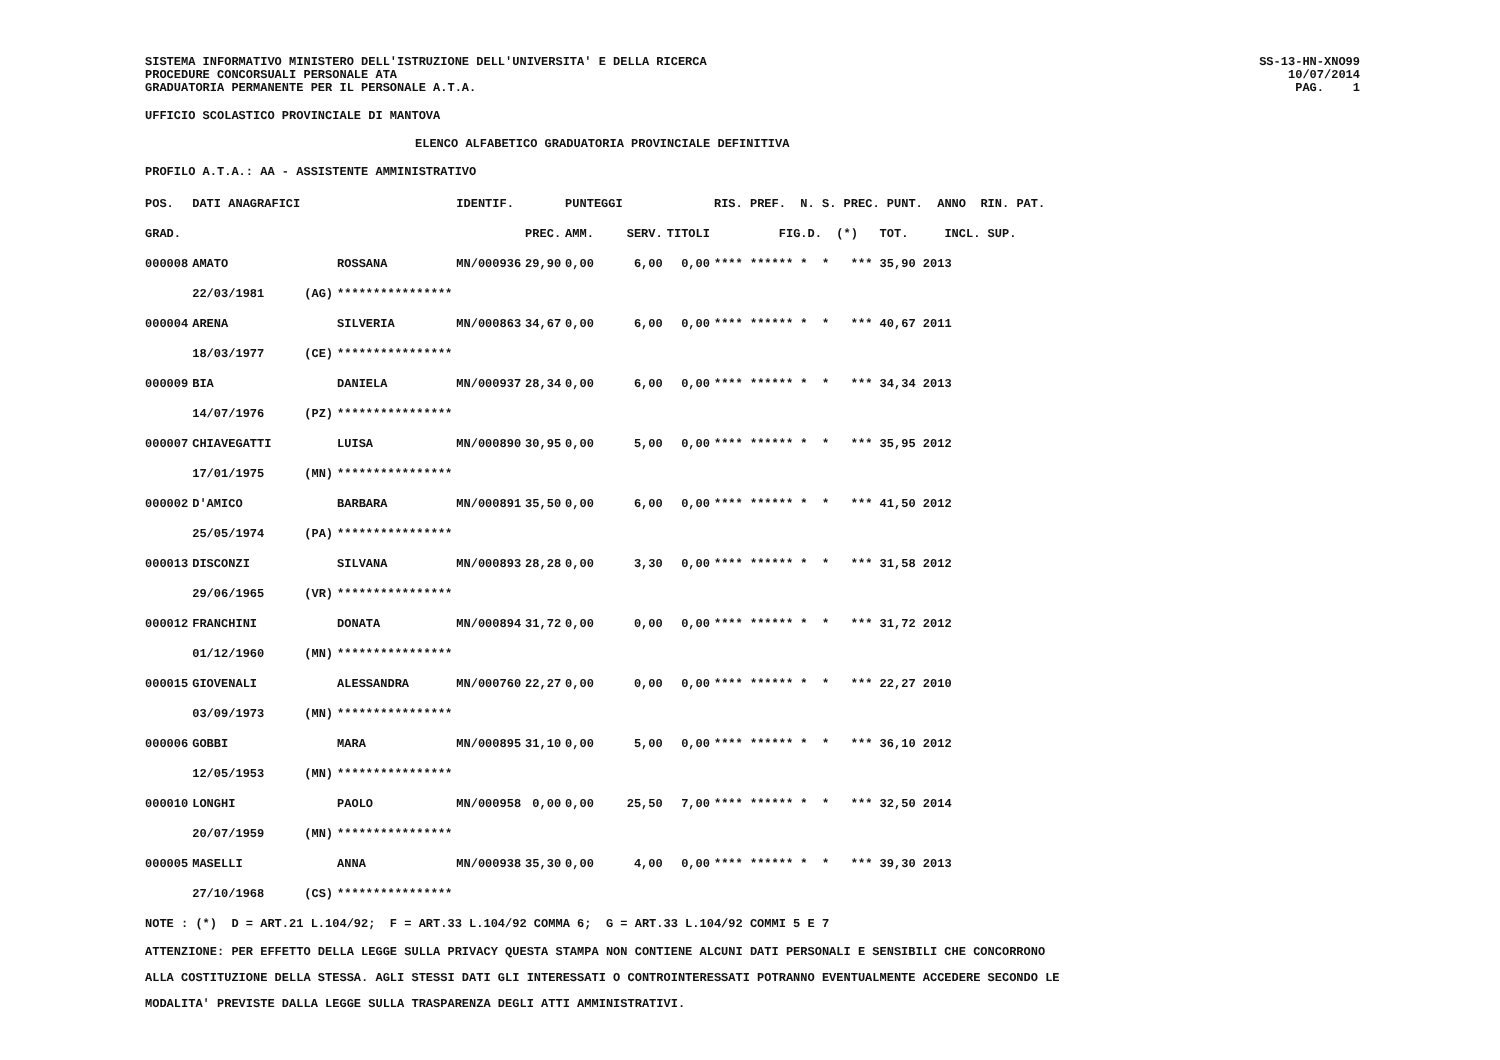SISTEMA INFORMATIVO MINISTERO DELL'ISTRUZIONE DELL'UNIVERSITA' E DELLA RICERCA
PROCEDURE CONCORSUALI PERSONALE ATA
GRADUATORIA PERMANENTE PER IL PERSONALE A.T.A.
SS-13-HN-XNO99
10/07/2014
PAG. 1
UFFICIO SCOLASTICO PROVINCIALE DI MANTOVA
ELENCO ALFABETICO GRADUATORIA PROVINCIALE DEFINITIVA
PROFILO A.T.A.: AA - ASSISTENTE AMMINISTRATIVO
| POS. | DATI ANAGRAFICI | | | IDENTIF. | | PUNTEGGI | | | RIS. PREF. N. S. PREC. PUNT. ANNO RIN. PAT. |
| --- | --- | --- | --- | --- | --- | --- | --- | --- | --- |
| GRAD. | | | | | PREC. | AMM. | SERV. | TITOLI | FIG.D. (*) TOT. INCL. SUP. |
| 000008 | AMATO | | ROSSANA | MN/000936 | 29,90 | 0,00 | 6,00 | 0,00 | **** ****** * * *** 35,90 2013 |
| | 22/03/1981 | (AG) | **************** | | | | | | |
| 000004 | ARENA | | SILVERIA | MN/000863 | 34,67 | 0,00 | 6,00 | 0,00 | **** ****** * * *** 40,67 2011 |
| | 18/03/1977 | (CE) | **************** | | | | | | |
| 000009 | BIA | | DANIELA | MN/000937 | 28,34 | 0,00 | 6,00 | 0,00 | **** ****** * * *** 34,34 2013 |
| | 14/07/1976 | (PZ) | **************** | | | | | | |
| 000007 | CHIAVEGATTI | | LUISA | MN/000890 | 30,95 | 0,00 | 5,00 | 0,00 | **** ****** * * *** 35,95 2012 |
| | 17/01/1975 | (MN) | **************** | | | | | | |
| 000002 | D'AMICO | | BARBARA | MN/000891 | 35,50 | 0,00 | 6,00 | 0,00 | **** ****** * * *** 41,50 2012 |
| | 25/05/1974 | (PA) | **************** | | | | | | |
| 000013 | DISCONZI | | SILVANA | MN/000893 | 28,28 | 0,00 | 3,30 | 0,00 | **** ****** * * *** 31,58 2012 |
| | 29/06/1965 | (VR) | **************** | | | | | | |
| 000012 | FRANCHINI | | DONATA | MN/000894 | 31,72 | 0,00 | 0,00 | 0,00 | **** ****** * * *** 31,72 2012 |
| | 01/12/1960 | (MN) | **************** | | | | | | |
| 000015 | GIOVENALI | | ALESSANDRA | MN/000760 | 22,27 | 0,00 | 0,00 | 0,00 | **** ****** * * *** 22,27 2010 |
| | 03/09/1973 | (MN) | **************** | | | | | | |
| 000006 | GOBBI | | MARA | MN/000895 | 31,10 | 0,00 | 5,00 | 0,00 | **** ****** * * *** 36,10 2012 |
| | 12/05/1953 | (MN) | **************** | | | | | | |
| 000010 | LONGHI | | PAOLO | MN/000958 | 0,00 | 0,00 | 25,50 | 7,00 | **** ****** * * *** 32,50 2014 |
| | 20/07/1959 | (MN) | **************** | | | | | | |
| 000005 | MASELLI | | ANNA | MN/000938 | 35,30 | 0,00 | 4,00 | 0,00 | **** ****** * * *** 39,30 2013 |
| | 27/10/1968 | (CS) | **************** | | | | | | |
NOTE : (*) D = ART.21 L.104/92; F = ART.33 L.104/92 COMMA 6; G = ART.33 L.104/92 COMMI 5 E 7
ATTENZIONE: PER EFFETTO DELLA LEGGE SULLA PRIVACY QUESTA STAMPA NON CONTIENE ALCUNI DATI PERSONALI E SENSIBILI CHE CONCORRONO
ALLA COSTITUZIONE DELLA STESSA. AGLI STESSI DATI GLI INTERESSATI O CONTROINTERESSATI POTRANNO EVENTUALMENTE ACCEDERE SECONDO LE
MODALITA' PREVISTE DALLA LEGGE SULLA TRASPARENZA DEGLI ATTI AMMINISTRATIVI.